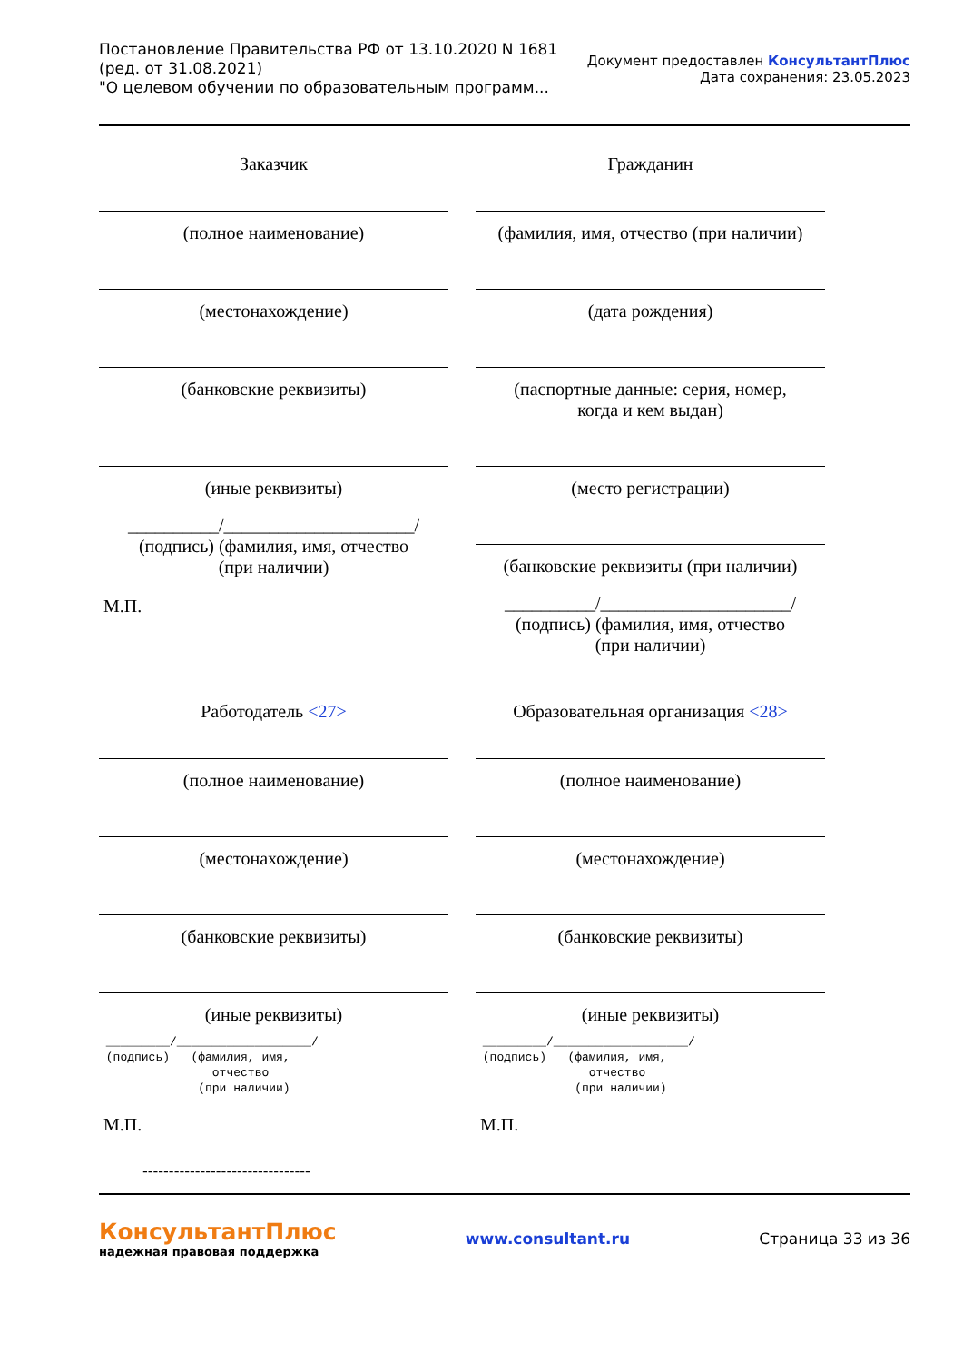Постановление Правительства РФ от 13.10.2020 N 1681
(ред. от 31.08.2021)
"О целевом обучении по образовательным программ...
Документ предоставлен КонсультантПлюс
Дата сохранения: 23.05.2023
Заказчик
(полное наименование)
(местонахождение)
(банковские реквизиты)
(иные реквизиты)
__________/_____________________/
(подпись) (фамилия, имя, отчество
(при наличии)
М.П.
Гражданин
(фамилия, имя, отчество (при наличии)
(дата рождения)
(паспортные данные: серия, номер,
когда и кем выдан)
(место регистрации)
(банковские реквизиты (при наличии)
__________/_____________________/
(подпись) (фамилия, имя, отчество
(при наличии)
Работодатель <27>
(полное наименование)
(местонахождение)
(банковские реквизиты)
(иные реквизиты)
_________/___________________/ (подпись) (фамилия, имя, отчество (при наличии)
М.П.
Образовательная организация <28>
(полное наименование)
(местонахождение)
(банковские реквизиты)
(иные реквизиты)
_________/___________________/ (подпись) (фамилия, имя, отчество (при наличии)
М.П.
--------------------------------
КонсультантПлюс
надежная правовая поддержка
www.consultant.ru Страница 33 из 36